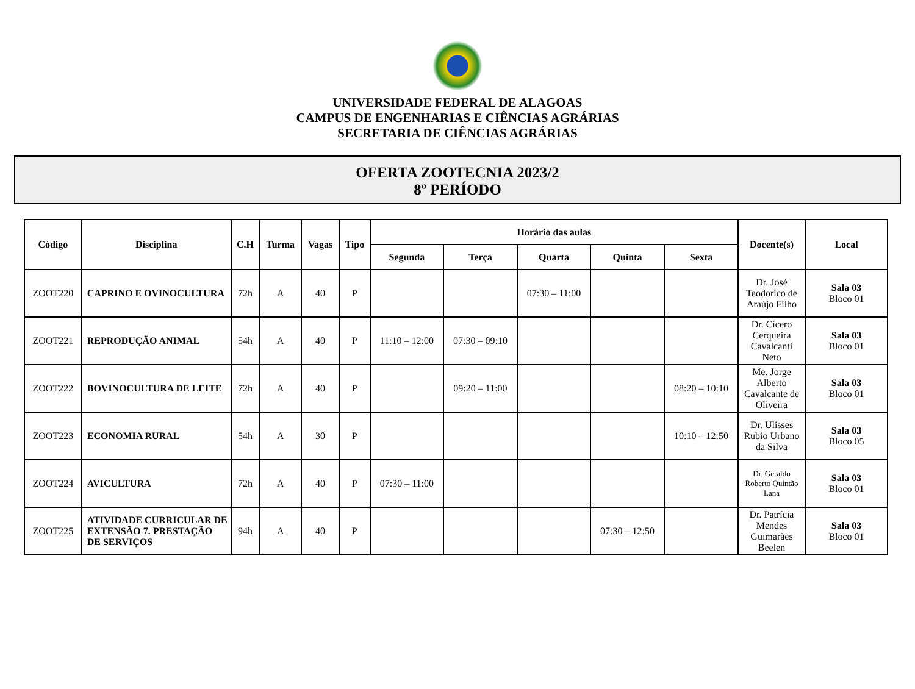UNIVERSIDADE FEDERAL DE ALAGOAS
CAMPUS DE ENGENHARIAS E CIÊNCIAS AGRÁRIAS
SECRETARIA DE CIÊNCIAS AGRÁRIAS
OFERTA ZOOTECNIA 2023/2
8º PERÍODO
| Código | Disciplina | C.H | Turma | Vagas | Tipo | Horário das aulas | | | | | Docente(s) | Local |
| --- | --- | --- | --- | --- | --- | --- | --- | --- | --- | --- | --- | --- |
| | | | | | | Segunda | Terça | Quarta | Quinta | Sexta | | |
| ZOOT220 | CAPRINO E OVINOCULTURA | 72h | A | 40 | P | | | 07:30 – 11:00 | | | Dr. José Teodorico de Araújo Filho | Sala 03 Bloco 01 |
| ZOOT221 | REPRODUÇÃO ANIMAL | 54h | A | 40 | P | 11:10 – 12:00 | 07:30 – 09:10 | | | | Dr. Cícero Cerqueira Cavalcanti Neto | Sala 03 Bloco 01 |
| ZOOT222 | BOVINOCULTURA DE LEITE | 72h | A | 40 | P | | 09:20 – 11:00 | | | 08:20 – 10:10 | Me. Jorge Alberto Cavalcante de Oliveira | Sala 03 Bloco 01 |
| ZOOT223 | ECONOMIA RURAL | 54h | A | 30 | P | | | | | 10:10 – 12:50 | Dr. Ulisses Rubio Urbano da Silva | Sala 03 Bloco 05 |
| ZOOT224 | AVICULTURA | 72h | A | 40 | P | 07:30 – 11:00 | | | | | Dr. Geraldo Roberto Quintão Lana | Sala 03 Bloco 01 |
| ZOOT225 | ATIVIDADE CURRICULAR DE EXTENSÃO 7. PRESTAÇÃO DE SERVIÇOS | 94h | A | 40 | P | | | | 07:30 – 12:50 | | Dr. Patrícia Mendes Guimarães Beelen | Sala 03 Bloco 01 |